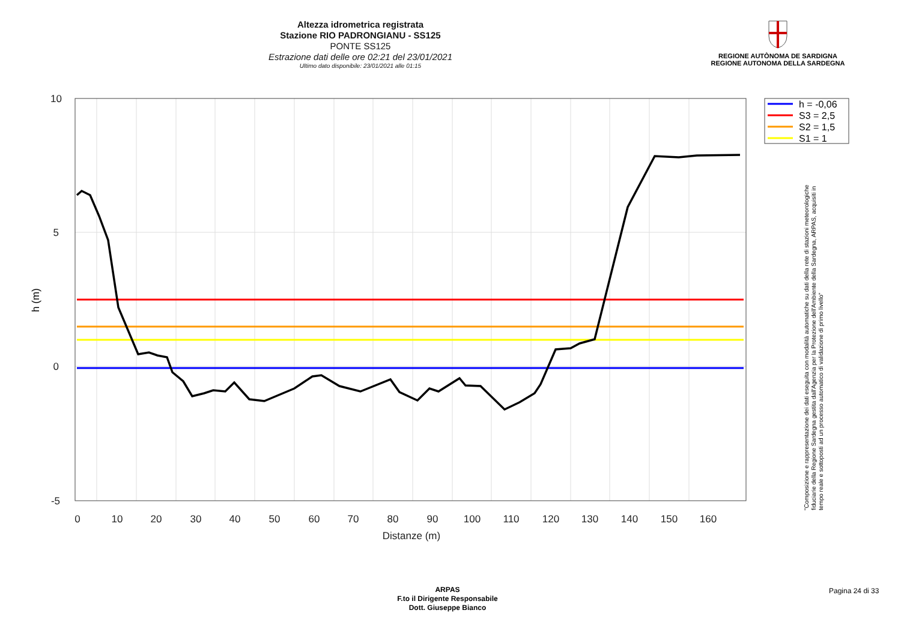Altezza idrometrica registrata
Stazione RIO PADRONGIANU - SS125
PONTE SS125
Estrazione dati delle ore 02:21 del 23/01/2021
Ultimo dato disponibile: 23/01/2021 alle 01:15
REGIONE AUTÒNOMA DE SARDIGNA
REGIONE AUTONOMA DELLA SARDEGNA
0
10
20
30
40
50
60
70
80
90
100
110
120
130
140
150
160
Distanze (m)
10
5
0
-5
h (m)
h = -0,06
S3 = 2,5
S2 = 1,5
S1 = 1
"Composizione e rappresentazione dei dati eseguita con modalità automatiche su dati della rete di stazioni meteorologiche fiduciarie della Regione Sardegna gestita dall'Agenzia per la Protezione dell'Ambiente della Sardegna, ARPAS, acquisiti in tempo reale e sottoposti ad un processo automatico di validazione di primo livello"
ARPAS
F.to il Dirigente Responsabile
Dott. Giuseppe Bianco
Pagina 24 di 33